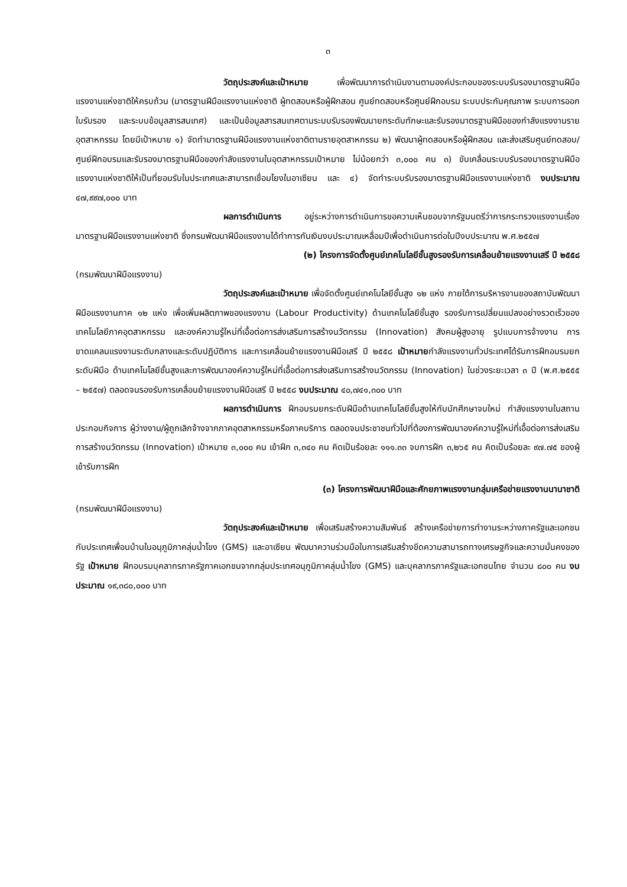๓
วัตถุประสงค์และเป้าหมาย เพื่อพัฒนาการดำเนินงานตามองค์ประกอบของระบบรับรองมาตรฐานฝีมือแรงงานแห่งชาติให้ครบถ้วน (มาตรฐานฝีมือแรงงานแห่งชาติ ผู้ทดสอบหรือผู้ฝึกสอน ศูนย์ทดสอบหรือศูนย์ฝึกอบรม ระบบประกันคุณภาพ ระบบการออกใบรับรอง และระบบข้อมูลสารสนเทศ) และเป็นข้อมูลสารสนเทศตามระบบรับรองพัฒนายกระดับทักษะและรับรองมาตรฐานฝีมือของกำลังแรงงานรายอุตสาหกรรม โดยมีเป้าหมาย ๑) จัดทำมาตรฐานฝีมือแรงงานแห่งชาติตามรายอุตสาหกรรม ๒) พัฒนาผู้ทดสอบหรือผู้ฝึกสอน และส่งเสริมศูนย์ทดสอบ/ศูนย์ฝึกอบรมและรับรองมาตรฐานฝีมือของกำลังแรงงานในอุตสาหกรรมเป้าหมาย ไม่น้อยกว่า ๓,๐๐๐ คน ๓) ขับเคลื่อนระบบรับรองมาตรฐานฝีมือแรงงานแห่งชาติให้เป็นที่ยอมรับในประเทศและสามารถเชื่อมโยงในอาเซียน และ ๔) จัดทำระบบรับรองมาตรฐานฝีมือแรงงานแห่งชาติ งบประมาณ ๔๗,๙๙๗,๐๐๐ บาท
ผลการดำเนินการ อยู่ระหว่างการดำเนินการขอความเห็นชอบจากรัฐมนตรีว่าการกระทรวงแรงงานเรื่องมาตรฐานฝีมือแรงงานแห่งชาติ ซึ่งกรมพัฒนาฝีมือแรงงานได้ทำการกันเงินงบประมาณเหลื่อมปีเพื่อดำเนินการต่อในปีงบประมาณ พ.ศ.๒๕๕๗
(๒) โครงการจัดตั้งศูนย์เทคโนโลยีชั้นสูงรองรับการเคลื่อนย้ายแรงงานเสรี ปี ๒๕๕๘
(กรมพัฒนาฝีมือแรงงาน)
วัตถุประสงค์และเป้าหมาย เพื่อจัดตั้งศูนย์เทคโนโลยีชั้นสูง ๑๒ แห่ง ภายใต้การบริหารงานของสถาบันพัฒนาฝีมือแรงงานภาค ๑๒ แห่ง เพื่อเพิ่มผลิตภาพของแรงงาน (Labour Productivity) ด้านเทคโนโลยีชั้นสูง รองรับการเปลี่ยนแปลงอย่างรวดเร็วของเทคโนโลยีภาคอุตสาหกรรม และองค์ความรู้ใหม่ที่เอื้อต่อการส่งเสริมการสร้างนวัตกรรม (Innovation) สังคมผู้สูงอายุ รูปแบบการจ้างงาน การขาดแคลนแรงงานระดับกลางและระดับปฏิบัติการ และการเคลื่อนย้ายแรงงานฝีมือเสรี ปี ๒๕๕๘ เป้าหมายกำลังแรงงานทั่วประเทศได้รับการฝึกอบรมยกระดับฝีมือ ด้านเทคโนโลยีชั้นสูงและการพัฒนาองค์ความรู้ใหม่ที่เอื้อต่อการส่งเสริมการสร้างนวัตกรรม (Innovation) ในช่วงระยะเวลา ๓ ปี (พ.ศ.๒๕๕๕ – ๒๕๕๗) ตลอดจนรองรับการเคลื่อนย้ายแรงงานฝีมือเสรี ปี ๒๕๕๘ งบประมาณ ๔๐,๗๔๑,๓๐๐ บาท
ผลการดำเนินการ ฝึกอบรมยกระดับฝีมือด้านเทคโนโลยีชั้นสูงให้กับนักศึกษาจบใหม่ กำลังแรงงานในสถานประกอบกิจการ ผู้ว่างงาน/ผู้ถูกเลิกจ้างจากภาคอุตสาหกรรมหรือภาคบริการ ตลอดจนประชาชนทั่วไปที่ต้องการพัฒนาองค์ความรู้ใหม่ที่เอื้อต่อการส่งเสริมการสร้างนวัตกรรม (Innovation) เป้าหมาย ๓,๐๐๐ คน เข้าฝึก ๓,๓๔๐ คน คิดเป็นร้อยละ ๑๑๑.๓๓ จบการฝึก ๓,๒๖๕ คน คิดเป็นร้อยละ ๙๗.๗๕ ของผู้เข้ารับการฝึก
(๓) โครงการพัฒนาฝีมือและศักยภาพแรงงานกลุ่มเครือข่ายแรงงานนานาชาติ
(กรมพัฒนาฝีมือแรงงาน)
วัตถุประสงค์และเป้าหมาย เพื่อเสริมสร้างความสัมพันธ์ สร้างเครือข่ายการทำงานระหว่างภาครัฐและเอกชนกับประเทศเพื่อนบ้านในอนุภูมิภาคลุ่มน้ำโขง (GMS) และอาเซียน พัฒนาความร่วมมือในการเสริมสร้างขีดความสามารถทางเศรษฐกิจและความมั่นคงของรัฐ เป้าหมาย ฝึกอบรมบุคลากรภาครัฐภาคเอกชนจากกลุ่มประเทศอนุภูมิภาคลุ่มน้ำโขง (GMS) และบุคลากรภาครัฐและเอกชนไทย จำนวน ๘๐๐ คน งบประมาณ ๑๙,๓๘๐,๐๐๐ บาท